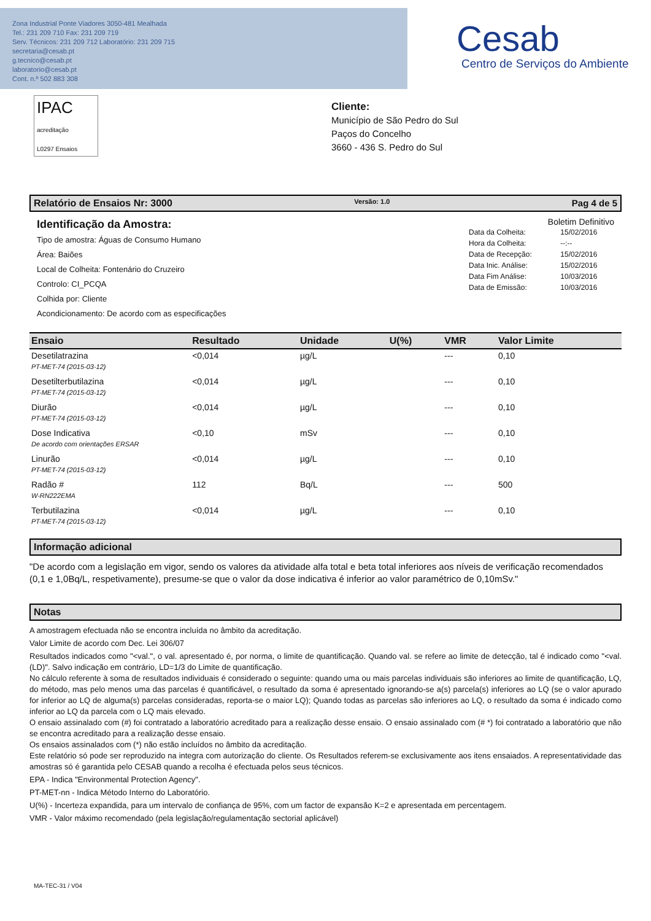Zona Industrial Ponte Viadores 3050-481 Mealhada
Tel.: 231 209 710 Fax: 231 209 719
Serv. Técnicos: 231 209 712 Laboratório: 231 209 715
secretaria@cesab.pt
g.tecnico@cesab.pt
laboratorio@cesab.pt
Cont. n.º 502 883 308
Cesab
Centro de Serviços do Ambiente
IPAC
acreditação
L0297 Ensaios
Cliente:
Município de São Pedro do Sul
Paços do Concelho
3660 - 436 S. Pedro do Sul
Relatório de Ensaios Nr: 3000 Versão: 1.0 Pag 4 de 5
Identificação da Amostra:
Tipo de amostra: Águas de Consumo Humano
Área: Baiões
Local de Colheita: Fontenário do Cruzeiro
Controlo: CI_PCQA
Colhida por: Cliente
Acondicionamento: De acordo com as especificações
Boletim Definitivo
| Data da Colheita: | 15/02/2016 |
| Hora da Colheita: | --:-- |
| Data de Recepção: | 15/02/2016 |
| Data Inic. Análise: | 15/02/2016 |
| Data Fim Análise: | 10/03/2016 |
| Data de Emissão: | 10/03/2016 |
| Ensaio | Resultado | Unidade | U(%) | VMR | Valor Limite |
| --- | --- | --- | --- | --- | --- |
| Desetilatrazina | <0,014 | µg/L | | --- | 0,10 |
| PT-MET-74 (2015-03-12) | | | | | |
| Desetilterbutilazina | <0,014 | µg/L | | --- | 0,10 |
| PT-MET-74 (2015-03-12) | | | | | |
| Diurão | <0,014 | µg/L | | --- | 0,10 |
| PT-MET-74 (2015-03-12) | | | | | |
| Dose Indicativa | <0,10 | mSv | | --- | 0,10 |
| De acordo com orientações ERSAR | | | | | |
| Linurão | <0,014 | µg/L | | --- | 0,10 |
| PT-MET-74 (2015-03-12) | | | | | |
| Radão # | 112 | Bq/L | | --- | 500 |
| W-RN222EMA | | | | | |
| Terbutilazina | <0,014 | µg/L | | --- | 0,10 |
| PT-MET-74 (2015-03-12) | | | | | |
Informação adicional
"De acordo com a legislação em vigor, sendo os valores da atividade alfa total e beta total inferiores aos níveis de verificação recomendados (0,1 e 1,0Bq/L, respetivamente), presume-se que o valor da dose indicativa é inferior ao valor paramétrico de 0,10mSv."
Notas
A amostragem efectuada não se encontra incluída no âmbito da acreditação.
Valor Limite de acordo com Dec. Lei 306/07
Resultados indicados como "<val.", o val. apresentado é, por norma, o limite de quantificação. Quando val. se refere ao limite de detecção, tal é indicado como "<val. (LD)". Salvo indicação em contrário, LD=1/3 do Limite de quantificação.
No cálculo referente à soma de resultados individuais é considerado o seguinte: quando uma ou mais parcelas individuais são inferiores ao limite de quantificação, LQ, do método, mas pelo menos uma das parcelas é quantificável, o resultado da soma é apresentado ignorando-se a(s) parcela(s) inferiores ao LQ (se o valor apurado for inferior ao LQ de alguma(s) parcelas consideradas, reporta-se o maior LQ); Quando todas as parcelas são inferiores ao LQ, o resultado da soma é indicado como inferior ao LQ da parcela com o LQ mais elevado.
O ensaio assinalado com (#) foi contratado a laboratório acreditado para a realização desse ensaio. O ensaio assinalado com (# *) foi contratado a laboratório que não se encontra acreditado para a realização desse ensaio.
Os ensaios assinalados com (*) não estão incluídos no âmbito da acreditação.
Este relatório só pode ser reproduzido na integra com autorização do cliente. Os Resultados referem-se exclusivamente aos itens ensaiados. A representatividade das amostras só é garantida pelo CESAB quando a recolha é efectuada pelos seus técnicos.
EPA - Indica "Environmental Protection Agency".
PT-MET-nn - Indica Método Interno do Laboratório.
U(%) - Incerteza expandida, para um intervalo de confiança de 95%, com um factor de expansão K=2 e apresentada em percentagem.
VMR - Valor máximo recomendado (pela legislação/regulamentação sectorial aplicável)
MA-TEC-31 / V04